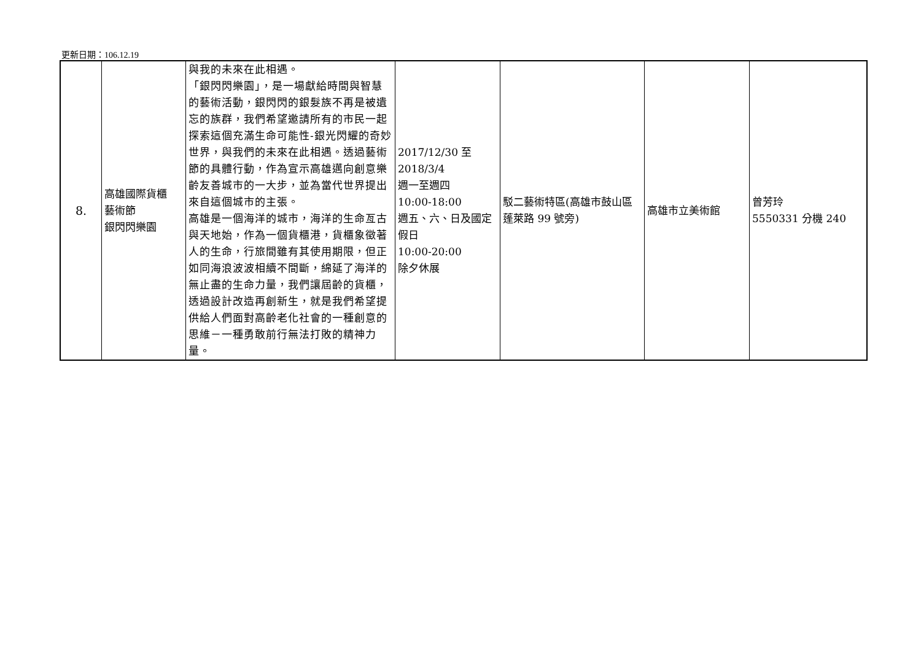更新日期：106.12.19
| 8. | 高雄國際貨櫃 藝術節 銀閃閃樂園 | 與我的未來在此相遇。 「銀閃閃樂園」，是一場獻給時間與智慧的藝術活動，銀閃閃的銀髮族不再是被遺忘的族群，我們希望邀請所有的市民一起探索這個充滿生命可能性-銀光閃耀的奇妙世界，與我們的未來在此相遇。透過藝術節的具體行動，作為宣示高雄邁向創意樂齡友善城市的一大步，並為當代世界提出來自這個城市的主張。 高雄是一個海洋的城市，海洋的生命亙古與天地始，作為一個貨櫃港，貨櫃象徵著人的生命，行旅間雖有其使用期限，但正如同海浪波波相續不間斷，綿延了海洋的無止盡的生命力量，我們讓屆齡的貨櫃，透過設計改造再創新生，就是我們希望提供給人們面對高齡老化社會的一種創意的思維－一種勇敢前行無法打敗的精神力量。 | 2017/12/30 至 2018/3/4 週一至週四 10:00-18:00 週五、六、日及國定假日 10:00-20:00 除夕休展 | 駁二藝術特區(高雄市鼓山區蓬萊路 99 號旁) | 高雄市立美術館 | 曾芳玲 5550331 分機 240 |